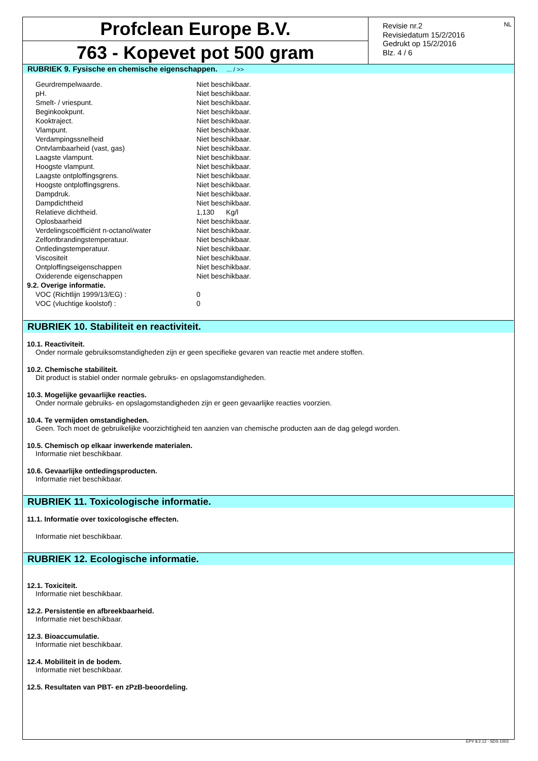Profclean Europe B.V.
763 - Kopevet pot 500 gram
Revisie nr.2
Revisiedatum 15/2/2016
Gedrukt op 15/2/2016
Blz. 4 / 6
NL
RUBRIEK 9. Fysische en chemische eigenschappen. ... / >>
| Geurdrempelwaarde. | Niet beschikbaar. |
| pH. | Niet beschikbaar. |
| Smelt- / vriespunt. | Niet beschikbaar. |
| Beginkookpunt. | Niet beschikbaar. |
| Kooktraject. | Niet beschikbaar. |
| Vlampunt. | Niet beschikbaar. |
| Verdampingssnelheid | Niet beschikbaar. |
| Ontvlambaarheid (vast, gas) | Niet beschikbaar. |
| Laagste vlampunt. | Niet beschikbaar. |
| Hoogste vlampunt. | Niet beschikbaar. |
| Laagste ontploffingsgrens. | Niet beschikbaar. |
| Hoogste ontploffingsgrens. | Niet beschikbaar. |
| Dampdruk. | Niet beschikbaar. |
| Dampdichtheid | Niet beschikbaar. |
| Relatieve dichtheid. | 1,130 Kg/l |
| Oplosbaarheid | Niet beschikbaar. |
| Verdelingscoëfficiënt n-octanol/water | Niet beschikbaar. |
| Zelfontbrandingstemperatuur. | Niet beschikbaar. |
| Ontledingstemperatuur. | Niet beschikbaar. |
| Viscositeit | Niet beschikbaar. |
| Ontploffingseigenschappen | Niet beschikbaar. |
| Oxiderende eigenschappen | Niet beschikbaar. |
| 9.2. Overige informatie. | |
| VOC (Richtlijn 1999/13/EG) : | 0 |
| VOC (vluchtige koolstof) : | 0 |
RUBRIEK 10. Stabiliteit en reactiviteit.
10.1. Reactiviteit.
Onder normale gebruiksomstandigheden zijn er geen specifieke gevaren van reactie met andere stoffen.
10.2. Chemische stabiliteit.
Dit product is stabiel onder normale gebruiks- en opslagomstandigheden.
10.3. Mogelijke gevaarlijke reacties.
Onder normale gebruiks- en opslagomstandigheden zijn er geen gevaarlijke reacties voorzien.
10.4. Te vermijden omstandigheden.
Geen. Toch moet de gebruikelijke voorzichtigheid ten aanzien van chemische producten aan de dag gelegd worden.
10.5. Chemisch op elkaar inwerkende materialen.
Informatie niet beschikbaar.
10.6. Gevaarlijke ontledingsproducten.
Informatie niet beschikbaar.
RUBRIEK 11. Toxicologische informatie.
11.1. Informatie over toxicologische effecten.
Informatie niet beschikbaar.
RUBRIEK 12. Ecologische informatie.
12.1. Toxiciteit.
Informatie niet beschikbaar.
12.2. Persistentie en afbreekbaarheid.
Informatie niet beschikbaar.
12.3. Bioaccumulatie.
Informatie niet beschikbaar.
12.4. Mobiliteit in de bodem.
Informatie niet beschikbaar.
12.5. Resultaten van PBT- en zPzB-beoordeling.
EPY 8.2.12 - SDS 1003